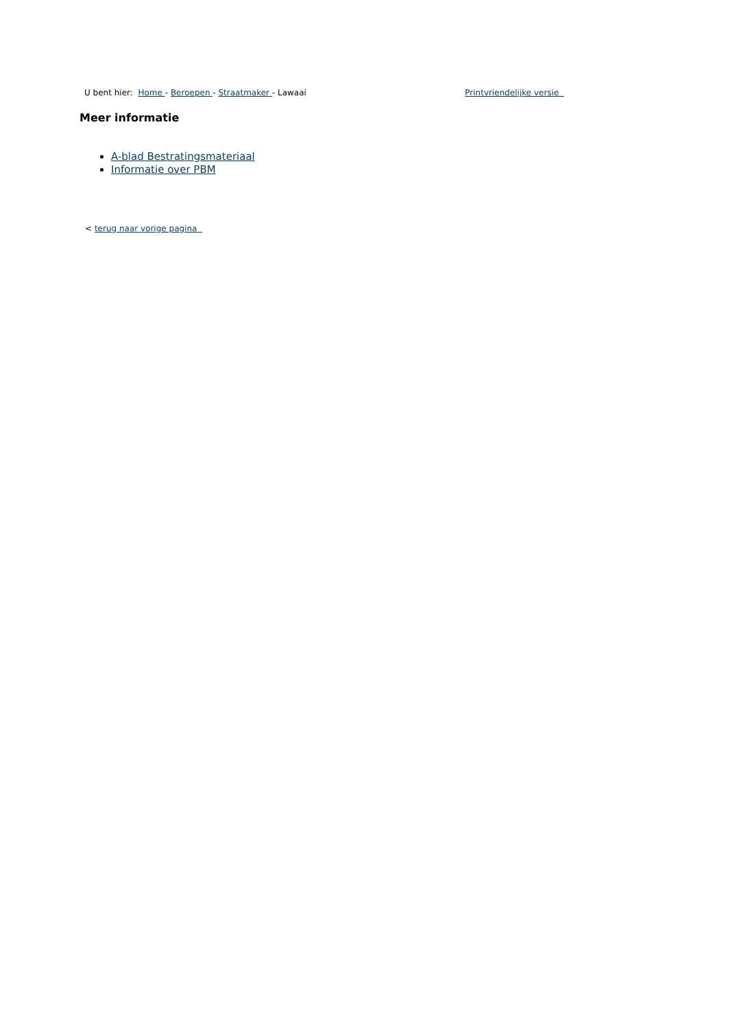U bent hier: Home - Beroepen - Straatmaker - Lawaai Printvriendelijke versie
Meer informatie
A-blad Bestratingsmateriaal
Informatie over PBM
< terug naar vorige pagina